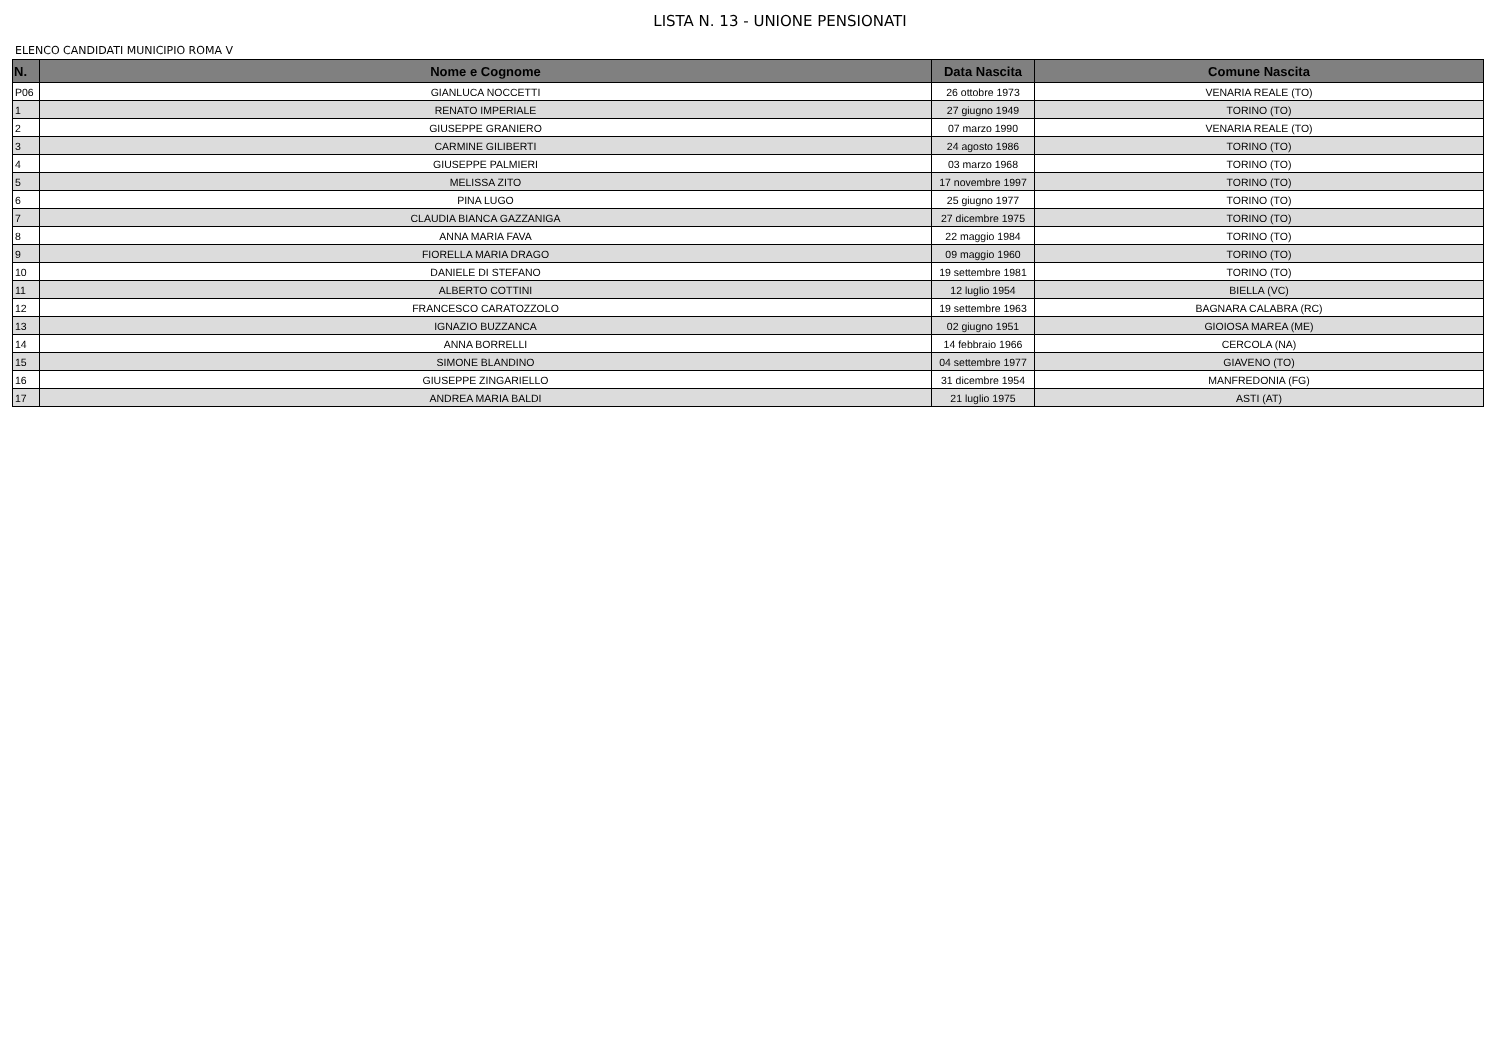LISTA N. 13 - UNIONE PENSIONATI
ELENCO CANDIDATI MUNICIPIO ROMA V
| N. | Nome e Cognome | Data Nascita | Comune Nascita |
| --- | --- | --- | --- |
| P06 | GIANLUCA NOCCETTI | 26 ottobre 1973 | VENARIA REALE (TO) |
| 1 | RENATO IMPERIALE | 27 giugno 1949 | TORINO (TO) |
| 2 | GIUSEPPE GRANIERO | 07 marzo 1990 | VENARIA REALE (TO) |
| 3 | CARMINE GILIBERTI | 24 agosto 1986 | TORINO (TO) |
| 4 | GIUSEPPE PALMIERI | 03 marzo 1968 | TORINO (TO) |
| 5 | MELISSA ZITO | 17 novembre 1997 | TORINO (TO) |
| 6 | PINA LUGO | 25 giugno 1977 | TORINO (TO) |
| 7 | CLAUDIA BIANCA GAZZANIGA | 27 dicembre 1975 | TORINO (TO) |
| 8 | ANNA MARIA FAVA | 22 maggio 1984 | TORINO (TO) |
| 9 | FIORELLA MARIA DRAGO | 09 maggio 1960 | TORINO (TO) |
| 10 | DANIELE DI STEFANO | 19 settembre 1981 | TORINO (TO) |
| 11 | ALBERTO COTTINI | 12 luglio 1954 | BIELLA (VC) |
| 12 | FRANCESCO CARATOZZOLO | 19 settembre 1963 | BAGNARA CALABRA (RC) |
| 13 | IGNAZIO BUZZANCA | 02 giugno 1951 | GIOIOSA MAREA (ME) |
| 14 | ANNA BORRELLI | 14 febbraio 1966 | CERCOLA (NA) |
| 15 | SIMONE BLANDINO | 04 settembre 1977 | GIAVENO (TO) |
| 16 | GIUSEPPE ZINGARIELLO | 31 dicembre 1954 | MANFREDONIA (FG) |
| 17 | ANDREA MARIA BALDI | 21 luglio 1975 | ASTI (AT) |